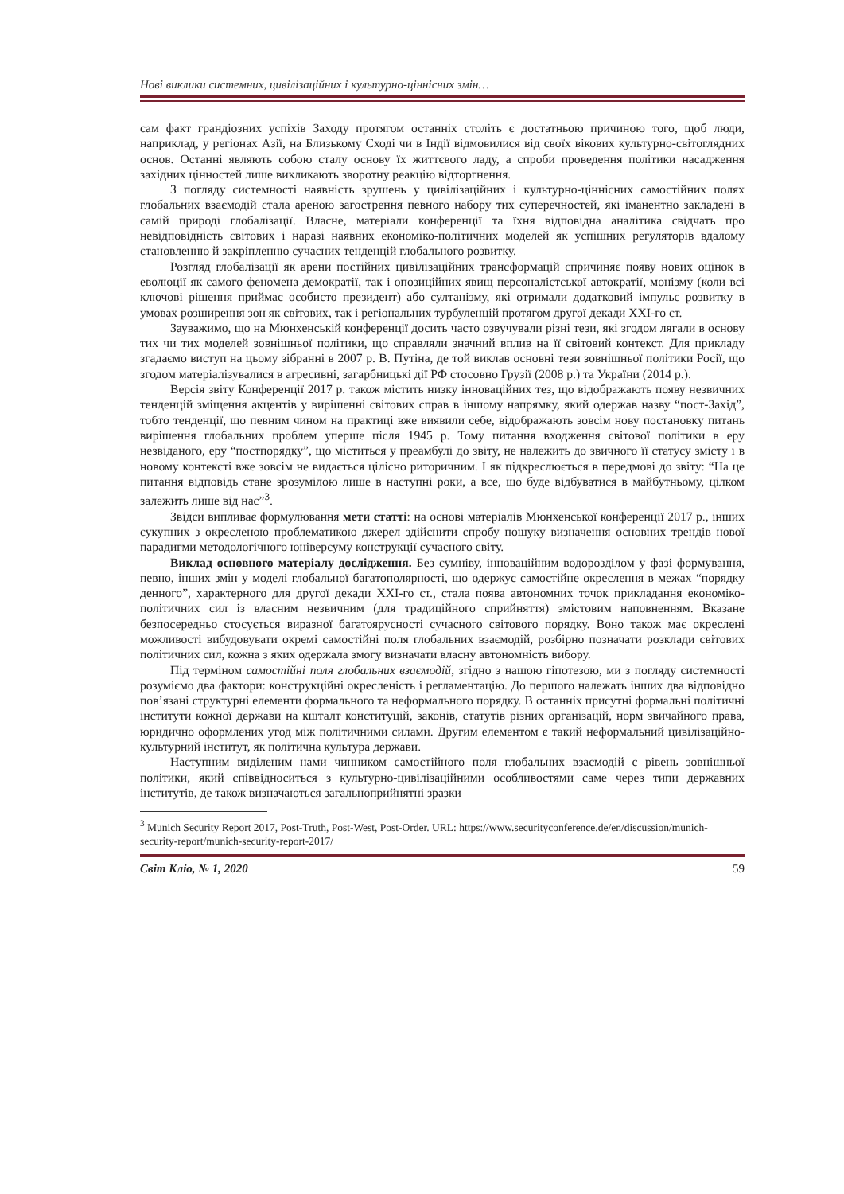Нові виклики системних, цивілізаційних і культурно-ціннісних змін…
сам факт грандіозних успіхів Заходу протягом останніх століть є достатньою причиною того, щоб люди, наприклад, у регіонах Азії, на Близькому Сході чи в Індії відмовилися від своїх вікових культурно-світоглядних основ. Останні являють собою сталу основу їх життєвого ладу, а спроби проведення політики насадження західних цінностей лише викликають зворотну реакцію відторгнення.
З погляду системності наявність зрушень у цивілізаційних і культурно-ціннісних самостійних полях глобальних взаємодій стала ареною загострення певного набору тих суперечностей, які іманентно закладені в самій природі глобалізації. Власне, матеріали конференції та їхня відповідна аналітика свідчать про невідповідність світових і наразі наявних економіко-політичних моделей як успішних регуляторів вдалому становленню й закріпленню сучасних тенденцій глобального розвитку.
Розгляд глобалізації як арени постійних цивілізаційних трансформацій спричиняє появу нових оцінок в еволюції як самого феномена демократії, так і опозиційних явищ персоналістської автократії, монізму (коли всі ключові рішення приймає особисто президент) або султанізму, які отримали додатковий імпульс розвитку в умовах розширення зон як світових, так і регіональних турбуленцій протягом другої декади ХХІ-го ст.
Зауважимо, що на Мюнхенській конференції досить часто озвучували різні тези, які згодом лягали в основу тих чи тих моделей зовнішньої політики, що справляли значний вплив на її світовий контекст. Для прикладу згадаємо виступ на цьому зібранні в 2007 р. В. Путіна, де той виклав основні тези зовнішньої політики Росії, що згодом матеріалізувалися в агресивні, загарбницькі дії РФ стосовно Грузії (2008 р.) та України (2014 р.).
Версія звіту Конференції 2017 р. також містить низку інноваційних тез, що відображають появу незвичних тенденцій зміщення акцентів у вирішенні світових справ в іншому напрямку, який одержав назву “пост-Захід”, тобто тенденції, що певним чином на практиці вже виявили себе, відображають зовсім нову постановку питань вирішення глобальних проблем уперше після 1945 р. Тому питання входження світової політики в еру незвіданого, еру “постпорядку”, що міститься у преамбулі до звіту, не належить до звичного її статусу змісту і в новому контексті вже зовсім не видається цілісно риторичним. І як підкреслюється в передмові до звіту: “На це питання відповідь стане зрозумілою лише в наступні роки, а все, що буде відбуватися в майбутньому, цілком залежить лише від нас”<sup>3</sup>.
Звідси випливає формулювання мети статті: на основі матеріалів Мюнхенської конференції 2017 р., інших сукупних з окресленою проблематикою джерел здійснити спробу пошуку визначення основних трендів нової парадигми методологічного юніверсуму конструкції сучасного світу.
Виклад основного матеріалу дослідження. Без сумніву, інноваційним водорозділом у фазі формування, певно, інших змін у моделі глобальної багатополярності, що одержує самостійне окреслення в межах “порядку денного”, характерного для другої декади ХХІ-го ст., стала поява автономних точок прикладання економіко-політичних сил із власним незвичним (для традиційного сприйняття) змістовим наповненням. Вказане безпосередньо стосується виразної багатоярусності сучасного світового порядку. Воно також має окреслені можливості вибудовувати окремі самостійні поля глобальних взаємодій, розбірно позначати розклади світових політичних сил, кожна з яких одержала змогу визначати власну автономність вибору.
Під терміном самостійні поля глобальних взаємодій, згідно з нашою гіпотезою, ми з погляду системності розуміємо два фактори: конструкційні окресленість і регламентацію. До першого належать інших два відповідно пов’язані структурні елементи формального та неформального порядку. В останніх присутні формальні політичні інститути кожної держави на кшталт конституцій, законів, статутів різних організацій, норм звичайного права, юридично оформлених угод між політичними силами. Другим елементом є такий неформальний цивілізаційно-культурний інститут, як політична культура держави.
Наступним виділеним нами чинником самостійного поля глобальних взаємодій є рівень зовнішньої політики, який співвідноситься з культурно-цивілізаційними особливостями саме через типи державних інститутів, де також визначаються загальноприйнятні зразки
<sup>3</sup> Munich Security Report 2017, Post-Truth, Post-West, Post-Order. URL: https://www.securityconference.de/en/discussion/munich-security-report/munich-security-report-2017/
Світ Кліо, № 1, 2020 59